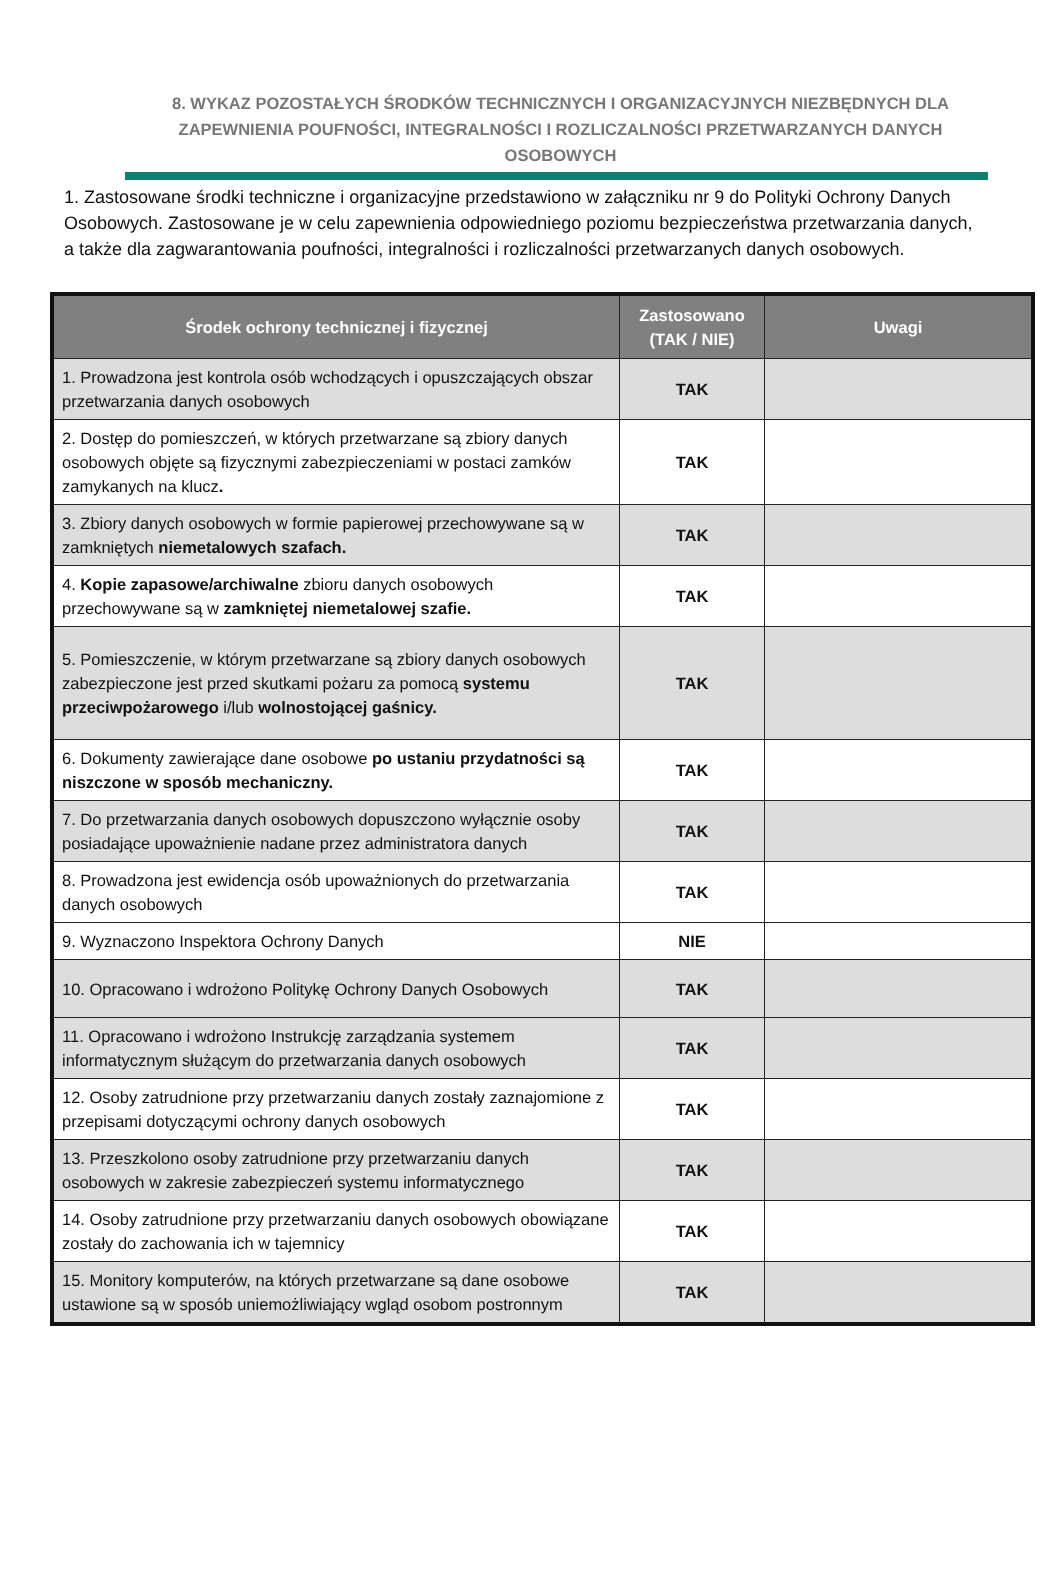8. WYKAZ POZOSTAŁYCH ŚRODKÓW TECHNICZNYCH I ORGANIZACYJNYCH NIEZBĘDNYCH DLA ZAPEWNIENIA POUFNOŚCI, INTEGRALNOŚCI I ROZLICZALNOŚCI PRZETWARZANYCH DANYCH OSOBOWYCH
1. Zastosowane środki techniczne i organizacyjne przedstawiono w załączniku nr 9 do Polityki Ochrony Danych Osobowych. Zastosowane je w celu zapewnienia odpowiedniego poziomu bezpieczeństwa przetwarzania danych, a także dla zagwarantowania poufności, integralności i rozliczalności przetwarzanych danych osobowych.
| Środek ochrony technicznej i fizycznej | Zastosowano (TAK / NIE) | Uwagi |
| --- | --- | --- |
| 1. Prowadzona jest kontrola osób wchodzących i opuszczających obszar przetwarzania danych osobowych | TAK | |
| 2. Dostęp do pomieszczeń, w których przetwarzane są zbiory danych osobowych objęte są fizycznymi zabezpieczeniami w postaci zamków zamykanych na klucz . | TAK | |
| 3. Zbiory danych osobowych w formie papierowej przechowywane są w zamkniętych niemetalowych szafach. | TAK | |
| 4. Kopie zapasowe/archiwalne zbioru danych osobowych przechowywane są w zamkniętej niemetalowej szafie. | TAK | |
| 5. Pomieszczenie, w którym przetwarzane są zbiory danych osobowych zabezpieczone jest przed skutkami pożaru za pomocą systemu przeciwpożarowego i/lub wolnostojącej gaśnicy. | TAK | |
| 6. Dokumenty zawierające dane osobowe po ustaniu przydatności są niszczone w sposób mechaniczny. | TAK | |
| 7. Do przetwarzania danych osobowych dopuszczono wyłącznie osoby posiadające upoważnienie nadane przez administratora danych | TAK | |
| 8. Prowadzona jest ewidencja osób upoważnionych do przetwarzania danych osobowych | TAK | |
| 9. Wyznaczono Inspektora Ochrony Danych | NIE | |
| 10. Opracowano i wdrożono Politykę Ochrony Danych Osobowych | TAK | |
| 11. Opracowano i wdrożono Instrukcję zarządzania systemem informatycznym służącym do przetwarzania danych osobowych | TAK | |
| 12. Osoby zatrudnione przy przetwarzaniu danych zostały zaznajomione z przepisami dotyczącymi ochrony danych osobowych | TAK | |
| 13. Przeszkolono osoby zatrudnione przy przetwarzaniu danych osobowych w zakresie zabezpieczeń systemu informatycznego | TAK | |
| 14. Osoby zatrudnione przy przetwarzaniu danych osobowych obowiązane zostały do zachowania ich w tajemnicy | TAK | |
| 15. Monitory komputerów, na których przetwarzane są dane osobowe ustawione są w sposób uniemożliwiający wgląd osobom postronnym | TAK | |